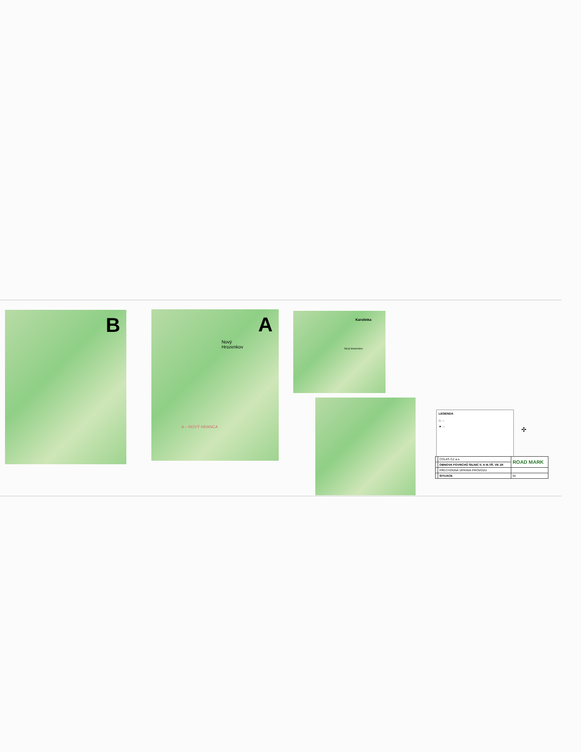B
A
Nový
Hrozenkov
A – NOVÝ HRANCA
Karolinka
Nový Hrozenkov
LEGENDA
△ ...
▲ ...
✣
| | COLAS CZ a.s. | ROAD MARK |
| | OBNOVA POVRCHŮ SILNIC II. A III.TŘ. VE ZK | |
| | PŘECHODNÁ ÚPRAVA PROVOZU | |
| | SITUACE | 01 |